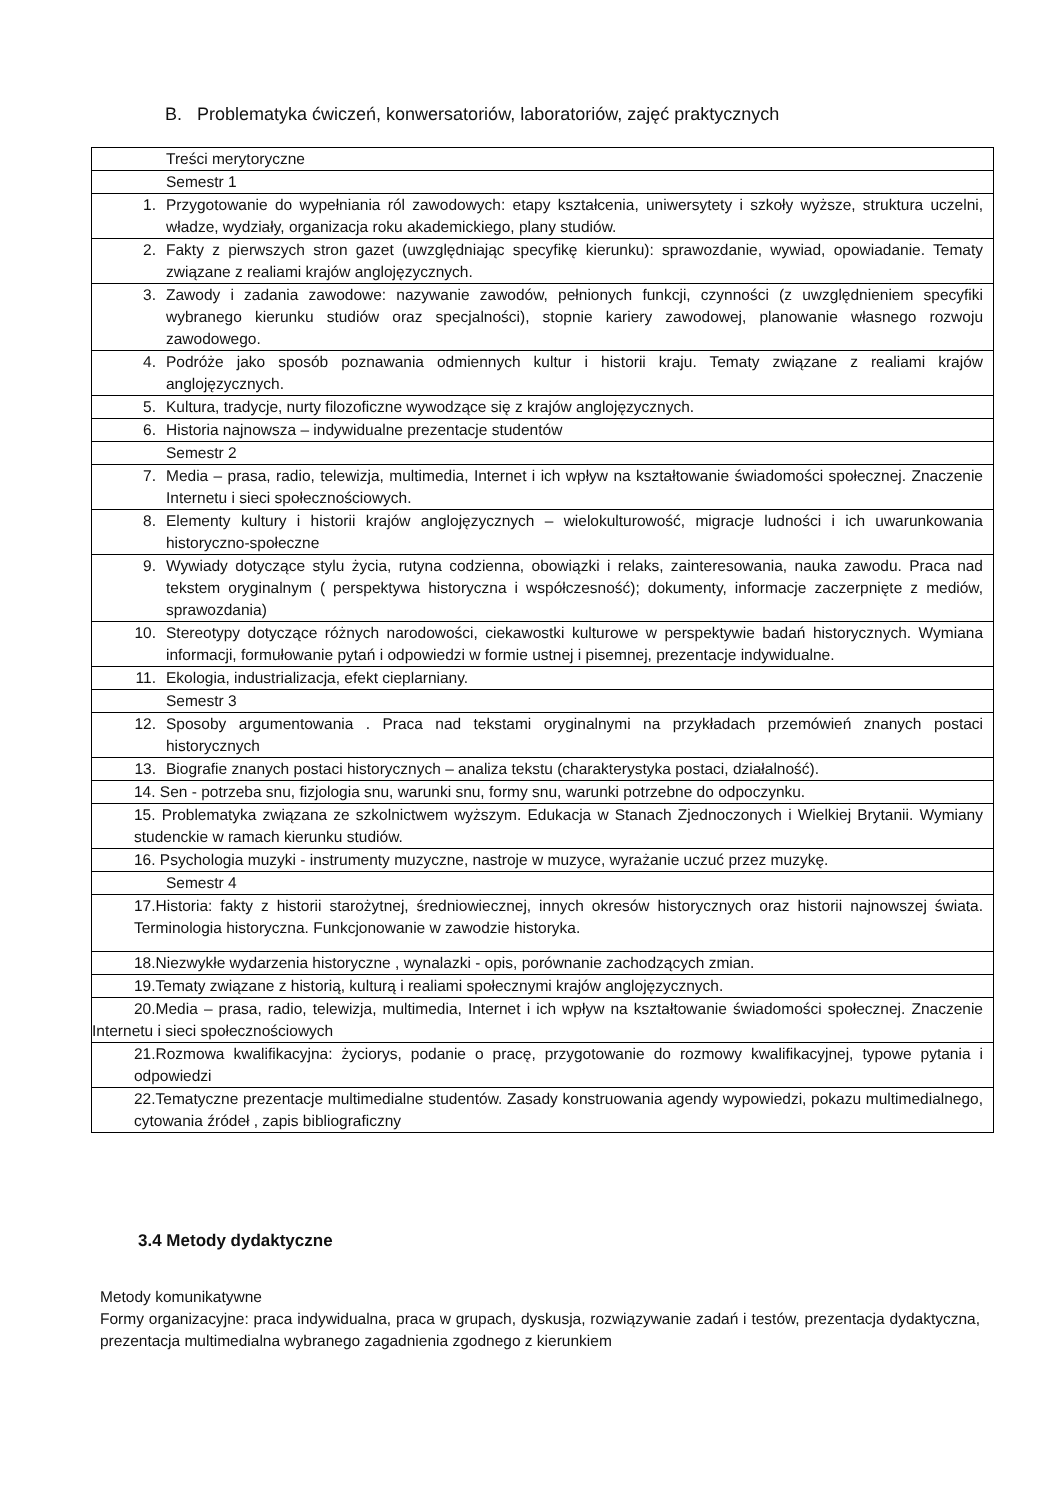B. Problematyka ćwiczeń, konwersatoriów, laboratoriów, zajęć praktycznych
| Treści merytoryczne |
| Semestr 1 |
| 1. Przygotowanie do wypełniania ról zawodowych: etapy kształcenia, uniwersytety i szkoły wyższe, struktura uczelni, władze, wydziały, organizacja roku akademickiego, plany studiów. |
| 2. Fakty z pierwszych stron gazet (uwzględniając specyfikę kierunku): sprawozdanie, wywiad, opowiadanie. Tematy związane z realiami krajów anglojęzycznych. |
| 3. Zawody i zadania zawodowe: nazywanie zawodów, pełnionych funkcji, czynności (z uwzględnieniem specyfiki wybranego kierunku studiów oraz specjalności), stopnie kariery zawodowej, planowanie własnego rozwoju zawodowego. |
| 4. Podróże jako sposób poznawania odmiennych kultur i historii kraju. Tematy związane z realiami krajów anglojęzycznych. |
| 5. Kultura, tradycje, nurty filozoficzne wywodzące się z krajów anglojęzycznych. |
| 6. Historia najnowsza – indywidualne prezentacje studentów |
| Semestr 2 |
| 7. Media – prasa, radio, telewizja, multimedia, Internet i ich wpływ na kształtowanie świadomości społecznej. Znaczenie Internetu i sieci społecznościowych. |
| 8. Elementy kultury i historii krajów anglojęzycznych – wielokulturowość, migracje ludności i ich uwarunkowania historyczno-społeczne |
| 9. Wywiady dotyczące stylu życia, rutyna codzienna, obowiązki i relaks, zainteresowania, nauka zawodu. Praca nad tekstem oryginalnym ( perspektywa historyczna i współczesność); dokumenty, informacje zaczerpnięte z mediów, sprawozdania) |
| 10. Stereotypy dotyczące różnych narodowości, ciekawostki kulturowe w perspektywie badań historycznych. Wymiana informacji, formułowanie pytań i odpowiedzi w formie ustnej i pisemnej, prezentacje indywidualne. |
| 11. Ekologia, industrializacja, efekt cieplarniany. |
| Semestr 3 |
| 12. Sposoby argumentowania . Praca nad tekstami oryginalnymi na przykładach przemówień znanych postaci historycznych |
| 13. Biografie znanych postaci historycznych – analiza tekstu (charakterystyka postaci, działalność). |
| 14. Sen - potrzeba snu, fizjologia snu, warunki snu, formy snu, warunki potrzebne do odpoczynku. |
| 15. Problematyka związana ze szkolnictwem wyższym. Edukacja w Stanach Zjednoczonych i Wielkiej Brytanii. Wymiany studenckie w ramach kierunku studiów. |
| 16. Psychologia muzyki - instrumenty muzyczne, nastroje w muzyce, wyrażanie uczuć przez muzykę. |
| Semestr 4 |
| 17.Historia: fakty z historii starożytnej, średniowiecznej, innych okresów historycznych oraz historii najnowszej świata. Terminologia historyczna. Funkcjonowanie w zawodzie historyka. |
| 18.Niezwykłe wydarzenia historyczne , wynalazki - opis, porównanie zachodzących zmian. |
| 19.Tematy związane z historią, kulturą i realiami społecznymi krajów anglojęzycznych. |
| 20.Media – prasa, radio, telewizja, multimedia, Internet i ich wpływ na kształtowanie świadomości społecznej. Znaczenie Internetu i sieci społecznościowych |
| 21.Rozmowa kwalifikacyjna: życiorys, podanie o pracę, przygotowanie do rozmowy kwalifikacyjnej, typowe pytania i odpowiedzi |
| 22.Tematyczne prezentacje multimedialne studentów. Zasady konstruowania agendy wypowiedzi, pokazu multimedialnego, cytowania źródeł , zapis bibliograficzny |
3.4 Metody dydaktyczne
Metody komunikatywne
Formy organizacyjne: praca indywidualna, praca w grupach, dyskusja, rozwiązywanie zadań i testów, prezentacja dydaktyczna, prezentacja multimedialna wybranego zagadnienia zgodnego z kierunkiem